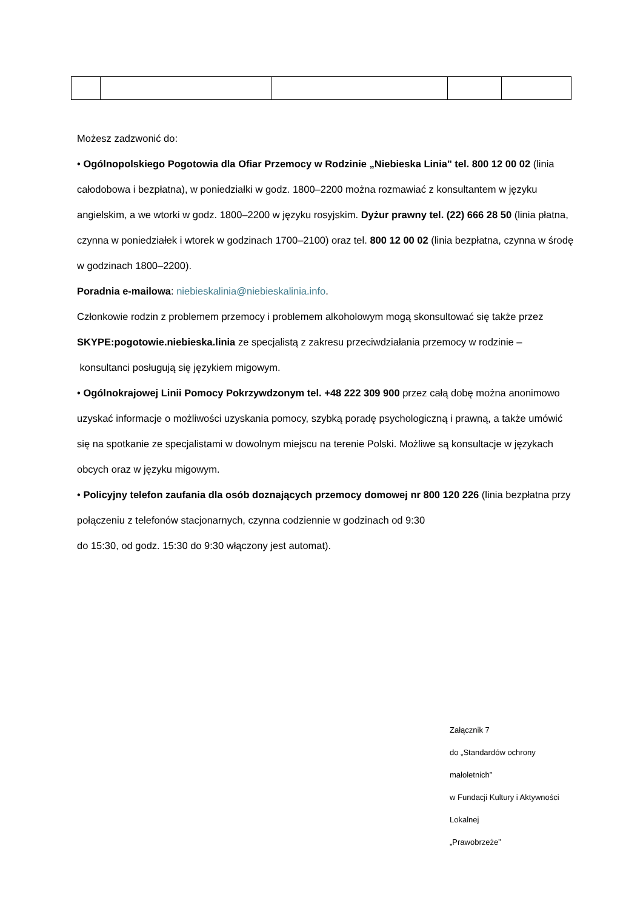Możesz zadzwonić do:
• Ogólnopolskiego Pogotowia dla Ofiar Przemocy w Rodzinie „Niebieska Linia" tel. 800 12 00 02 (linia całodobowa i bezpłatna), w poniedziałki w godz. 1800–2200 można rozmawiać z konsultantem w języku angielskim, a we wtorki w godz. 1800–2200 w języku rosyjskim. Dyżur prawny tel. (22) 666 28 50 (linia płatna, czynna w poniedziałek i wtorek w godzinach 1700–2100) oraz tel. 800 12 00 02 (linia bezpłatna, czynna w środę w godzinach 1800–2200).
Poradnia e-mailowa: niebieskalinia@niebieskalinia.info.
Członkowie rodzin z problemem przemocy i problemem alkoholowym mogą skonsultować się także przez SKYPE:pogotowie.niebieska.linia ze specjalistą z zakresu przeciwdziałania przemocy w rodzinie – konsultanci posługują się językiem migowym.
• Ogólnokrajowej Linii Pomocy Pokrzywdzonym tel. +48 222 309 900 przez całą dobę można anonimowo uzyskać informacje o możliwości uzyskania pomocy, szybką poradę psychologiczną i prawną, a także umówić się na spotkanie ze specjalistami w dowolnym miejscu na terenie Polski. Możliwe są konsultacje w językach obcych oraz w języku migowym.
• Policyjny telefon zaufania dla osób doznających przemocy domowej nr 800 120 226 (linia bezpłatna przy połączeniu z telefonów stacjonarnych, czynna codziennie w godzinach od 9:30
do 15:30, od godz. 15:30 do 9:30 włączony jest automat).
Załącznik 7
do „Standardów ochrony małoletnich”
w Fundacji Kultury i Aktywności Lokalnej
„Prawobrzeże”